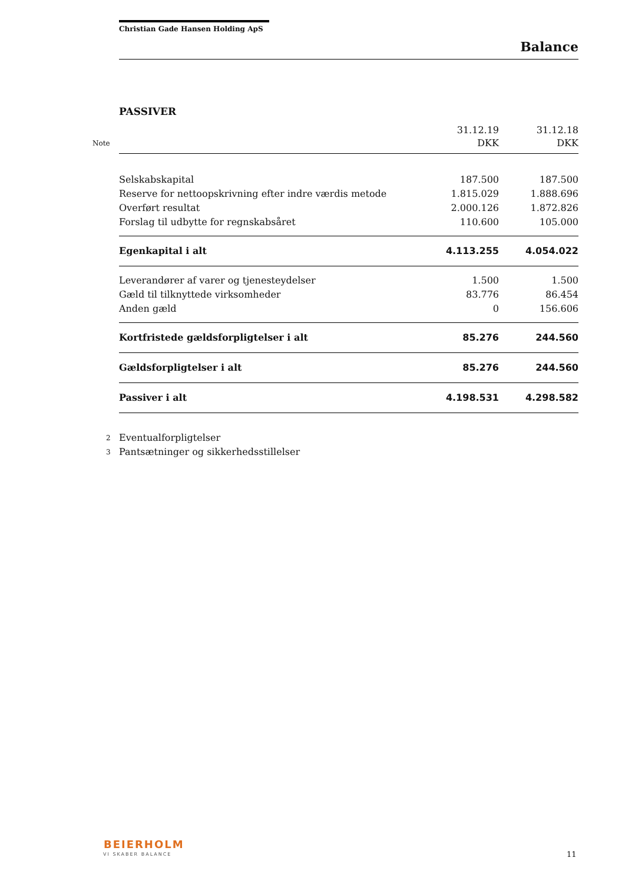Christian Gade Hansen Holding ApS
Balance
PASSIVER
| Note | 31.12.19 DKK | 31.12.18 DKK |
| Selskabskapital | 187.500 | 187.500 |
| Reserve for nettoopskrivning efter indre værdis metode | 1.815.029 | 1.888.696 |
| Overført resultat | 2.000.126 | 1.872.826 |
| Forslag til udbytte for regnskabsåret | 110.600 | 105.000 |
| Egenkapital i alt | 4.113.255 | 4.054.022 |
| Leverandører af varer og tjenesteydelser | 1.500 | 1.500 |
| Gæld til tilknyttede virksomheder | 83.776 | 86.454 |
| Anden gæld | 0 | 156.606 |
| Kortfristede gældsforpligtelser i alt | 85.276 | 244.560 |
| Gældsforpligtelser i alt | 85.276 | 244.560 |
| Passiver i alt | 4.198.531 | 4.298.582 |
2 Eventualforpligtelser
3 Pantsætninger og sikkerhedsstillelser
BEIERHOLM
VI SKABER BALANCE 11